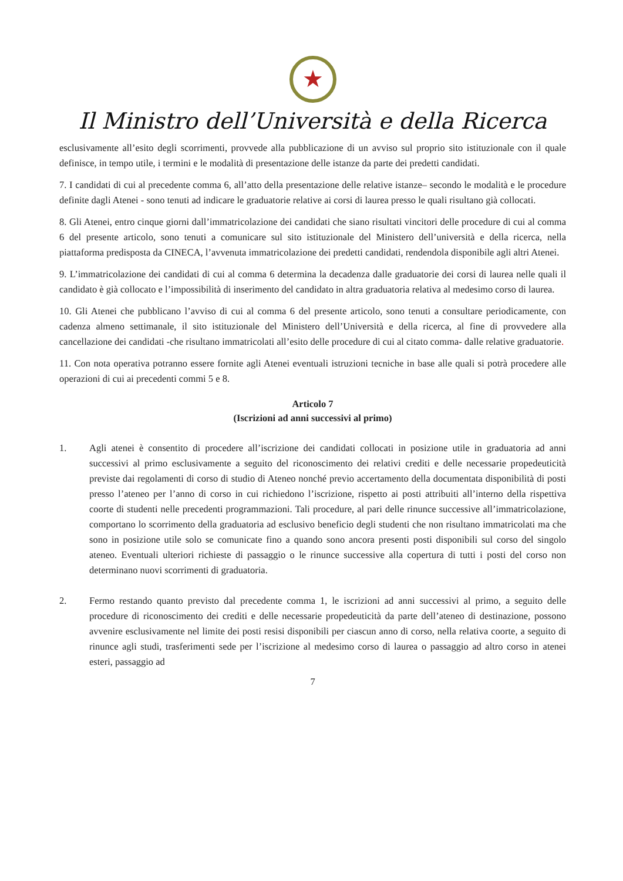★
Il Ministro dell’Università e della Ricerca
esclusivamente all’esito degli scorrimenti, provvede alla pubblicazione di un avviso sul proprio sito istituzionale con il quale definisce, in tempo utile, i termini e le modalità di presentazione delle istanze da parte dei predetti candidati.
7. I candidati di cui al precedente comma 6, all’atto della presentazione delle relative istanze– secondo le modalità e le procedure definite dagli Atenei - sono tenuti ad indicare le graduatorie relative ai corsi di laurea presso le quali risultano già collocati.
8. Gli Atenei, entro cinque giorni dall’immatricolazione dei candidati che siano risultati vincitori delle procedure di cui al comma 6 del presente articolo, sono tenuti a comunicare sul sito istituzionale del Ministero dell’università e della ricerca, nella piattaforma predisposta da CINECA, l’avvenuta immatricolazione dei predetti candidati, rendendola disponibile agli altri Atenei.
9. L’immatricolazione dei candidati di cui al comma 6 determina la decadenza dalle graduatorie dei corsi di laurea nelle quali il candidato è già collocato e l’impossibilità di inserimento del candidato in altra graduatoria relativa al medesimo corso di laurea.
10. Gli Atenei che pubblicano l’avviso di cui al comma 6 del presente articolo, sono tenuti a consultare periodicamente, con cadenza almeno settimanale, il sito istituzionale del Ministero dell’Università e della ricerca, al fine di provvedere alla cancellazione dei candidati -che risultano immatricolati all’esito delle procedure di cui al citato comma- dalle relative graduatorie.
11. Con nota operativa potranno essere fornite agli Atenei eventuali istruzioni tecniche in base alle quali si potrà procedere alle operazioni di cui ai precedenti commi 5 e 8.
Articolo 7
(Iscrizioni ad anni successivi al primo)
1. Agli atenei è consentito di procedere all’iscrizione dei candidati collocati in posizione utile in graduatoria ad anni successivi al primo esclusivamente a seguito del riconoscimento dei relativi crediti e delle necessarie propedeuticità previste dai regolamenti di corso di studio di Ateneo nonché previo accertamento della documentata disponibilità di posti presso l’ateneo per l’anno di corso in cui richiedono l’iscrizione, rispetto ai posti attribuiti all’interno della rispettiva coorte di studenti nelle precedenti programmazioni. Tali procedure, al pari delle rinunce successive all’immatricolazione, comportano lo scorrimento della graduatoria ad esclusivo beneficio degli studenti che non risultano immatricolati ma che sono in posizione utile solo se comunicate fino a quando sono ancora presenti posti disponibili sul corso del singolo ateneo. Eventuali ulteriori richieste di passaggio o le rinunce successive alla copertura di tutti i posti del corso non determinano nuovi scorrimenti di graduatoria.
2. Fermo restando quanto previsto dal precedente comma 1, le iscrizioni ad anni successivi al primo, a seguito delle procedure di riconoscimento dei crediti e delle necessarie propedeuticità da parte dell’ateneo di destinazione, possono avvenire esclusivamente nel limite dei posti resisi disponibili per ciascun anno di corso, nella relativa coorte, a seguito di rinunce agli studi, trasferimenti sede per l’iscrizione al medesimo corso di laurea o passaggio ad altro corso in atenei esteri, passaggio ad
7